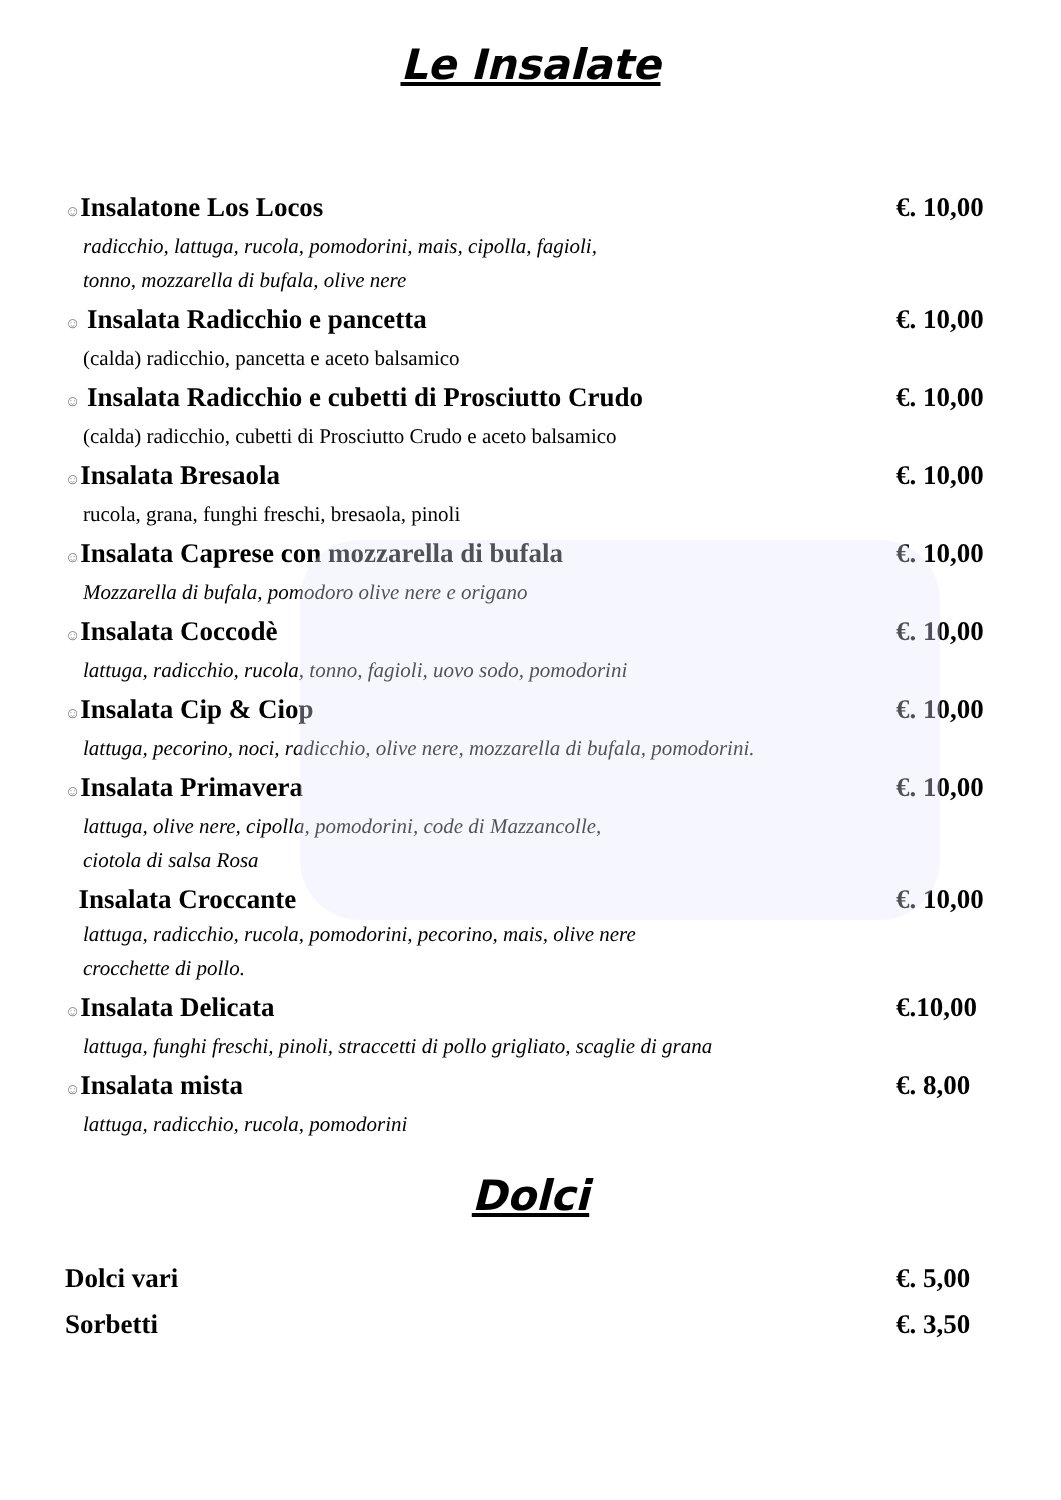Le Insalate
☺Insalatone Los Locos €. 10,00
radicchio, lattuga, rucola, pomodorini, mais, cipolla, fagioli,
tonno, mozzarella di bufala, olive nere
☺ Insalata Radicchio e pancetta €. 10,00
(calda) radicchio, pancetta e aceto balsamico
☺ Insalata Radicchio e cubetti di Prosciutto Crudo €. 10,00
(calda) radicchio, cubetti di Prosciutto Crudo e aceto balsamico
☺Insalata Bresaola €. 10,00
rucola, grana, funghi freschi, bresaola, pinoli
☺Insalata Caprese con mozzarella di bufala €. 10,00
Mozzarella di bufala, pomodoro olive nere e origano
☺Insalata Coccodè €. 10,00
lattuga, radicchio, rucola, tonno, fagioli, uovo sodo, pomodorini
☺Insalata Cip & Ciop €. 10,00
lattuga, pecorino, noci, radicchio, olive nere, mozzarella di bufala, pomodorini.
☺Insalata Primavera €. 10,00
lattuga, olive nere, cipolla, pomodorini, code di Mazzancolle,
ciotola di salsa Rosa
Insalata Croccante €. 10,00
lattuga, radicchio, rucola, pomodorini, pecorino, mais, olive nere
crocchette di pollo.
☺Insalata Delicata €.10,00
lattuga, funghi freschi, pinoli, straccetti di pollo grigliato, scaglie di grana
☺Insalata mista €. 8,00
lattuga, radicchio, rucola, pomodorini
Dolci
Dolci vari €. 5,00
Sorbetti €. 3,50